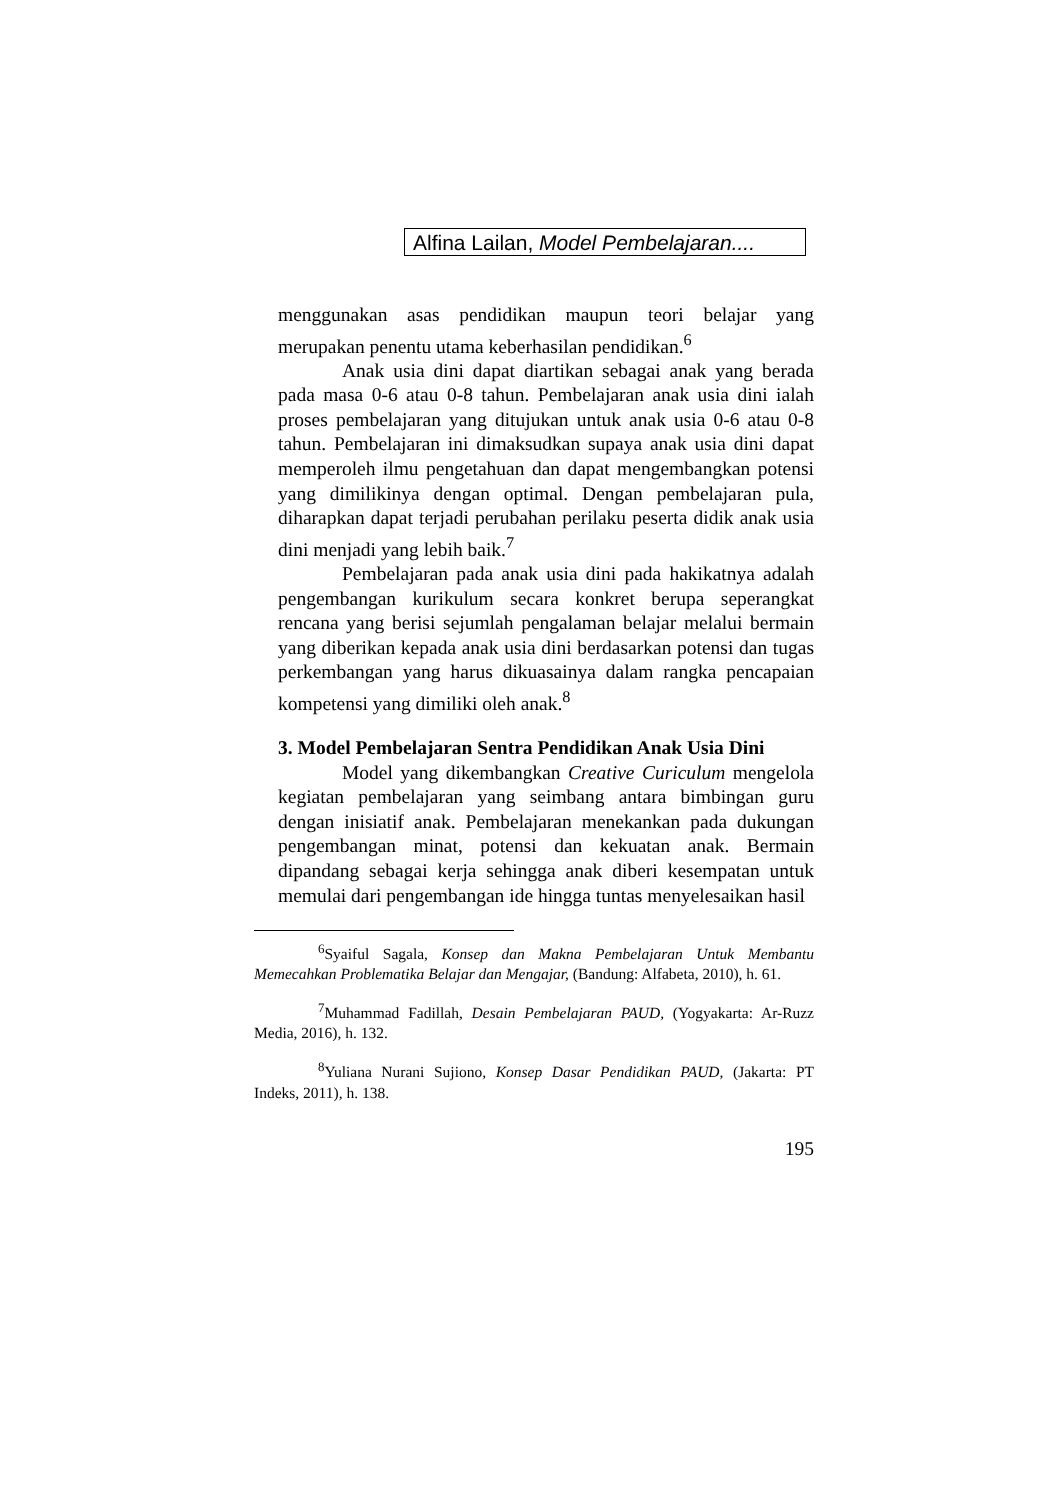Alfina Lailan, Model Pembelajaran....
menggunakan asas pendidikan maupun teori belajar yang merupakan penentu utama keberhasilan pendidikan.<sup>6</sup>
Anak usia dini dapat diartikan sebagai anak yang berada pada masa 0-6 atau 0-8 tahun. Pembelajaran anak usia dini ialah proses pembelajaran yang ditujukan untuk anak usia 0-6 atau 0-8 tahun. Pembelajaran ini dimaksudkan supaya anak usia dini dapat memperoleh ilmu pengetahuan dan dapat mengembangkan potensi yang dimilikinya dengan optimal. Dengan pembelajaran pula, diharapkan dapat terjadi perubahan perilaku peserta didik anak usia dini menjadi yang lebih baik.<sup>7</sup>
Pembelajaran pada anak usia dini pada hakikatnya adalah pengembangan kurikulum secara konkret berupa seperangkat rencana yang berisi sejumlah pengalaman belajar melalui bermain yang diberikan kepada anak usia dini berdasarkan potensi dan tugas perkembangan yang harus dikuasainya dalam rangka pencapaian kompetensi yang dimiliki oleh anak.<sup>8</sup>
3. Model Pembelajaran Sentra Pendidikan Anak Usia Dini
Model yang dikembangkan Creative Curiculum mengelola kegiatan pembelajaran yang seimbang antara bimbingan guru dengan inisiatif anak. Pembelajaran menekankan pada dukungan pengembangan minat, potensi dan kekuatan anak. Bermain dipandang sebagai kerja sehingga anak diberi kesempatan untuk memulai dari pengembangan ide hingga tuntas menyelesaikan hasil
<sup>6</sup> Syaiful Sagala, Konsep dan Makna Pembelajaran Untuk Membantu Memecahkan Problematika Belajar dan Mengajar, (Bandung: Alfabeta, 2010), h. 61.
<sup>7</sup> Muhammad Fadillah, Desain Pembelajaran PAUD, (Yogyakarta: Ar-Ruzz Media, 2016), h. 132.
<sup>8</sup> Yuliana Nurani Sujiono, Konsep Dasar Pendidikan PAUD, (Jakarta: PT Indeks, 2011), h. 138.
195